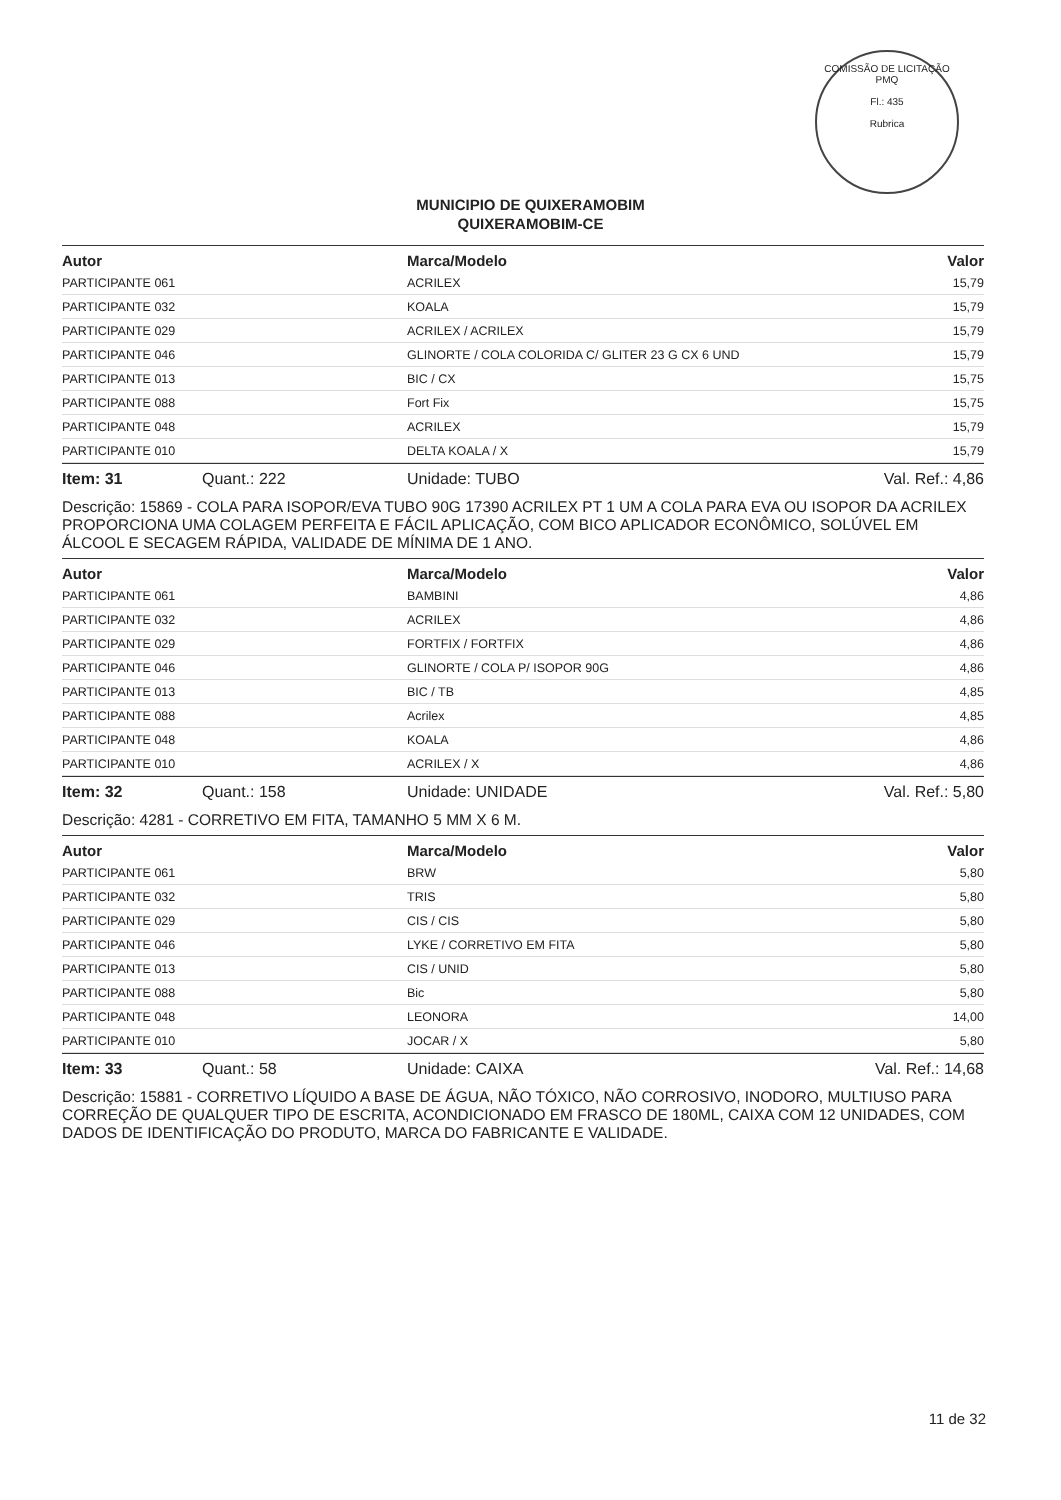COMISSÃO DE LICITAÇÃO
PMQ
Fl.: 435
Rubrica
MUNICIPIO DE QUIXERAMOBIM
QUIXERAMOBIM-CE
| Autor | Marca/Modelo | Valor |
| --- | --- | --- |
| PARTICIPANTE 061 | ACRILEX | 15,79 |
| PARTICIPANTE 032 | KOALA | 15,79 |
| PARTICIPANTE 029 | ACRILEX / ACRILEX | 15,79 |
| PARTICIPANTE 046 | GLINORTE / COLA COLORIDA C/ GLITER 23 G CX 6 UND | 15,79 |
| PARTICIPANTE 013 | BIC / CX | 15,75 |
| PARTICIPANTE 088 | Fort Fix | 15,75 |
| PARTICIPANTE 048 | ACRILEX | 15,79 |
| PARTICIPANTE 010 | DELTA KOALA / X | 15,79 |
Item: 31 Quant.: 222 Unidade: TUBO Val. Ref.: 4,86
Descrição: 15869 - COLA PARA ISOPOR/EVA TUBO 90G 17390 ACRILEX PT 1 UM A COLA PARA EVA OU ISOPOR DA ACRILEX PROPORCIONA UMA COLAGEM PERFEITA E FÁCIL APLICAÇÃO, COM BICO APLICADOR ECONÔMICO, SOLÚVEL EM ÁLCOOL E SECAGEM RÁPIDA, VALIDADE DE MÍNIMA DE 1 ANO.
| Autor | Marca/Modelo | Valor |
| --- | --- | --- |
| PARTICIPANTE 061 | BAMBINI | 4,86 |
| PARTICIPANTE 032 | ACRILEX | 4,86 |
| PARTICIPANTE 029 | FORTFIX / FORTFIX | 4,86 |
| PARTICIPANTE 046 | GLINORTE / COLA P/ ISOPOR 90G | 4,86 |
| PARTICIPANTE 013 | BIC / TB | 4,85 |
| PARTICIPANTE 088 | Acrilex | 4,85 |
| PARTICIPANTE 048 | KOALA | 4,86 |
| PARTICIPANTE 010 | ACRILEX / X | 4,86 |
Item: 32 Quant.: 158 Unidade: UNIDADE Val. Ref.: 5,80
Descrição: 4281 - CORRETIVO EM FITA, TAMANHO 5 MM X 6 M.
| Autor | Marca/Modelo | Valor |
| --- | --- | --- |
| PARTICIPANTE 061 | BRW | 5,80 |
| PARTICIPANTE 032 | TRIS | 5,80 |
| PARTICIPANTE 029 | CIS / CIS | 5,80 |
| PARTICIPANTE 046 | LYKE / CORRETIVO EM FITA | 5,80 |
| PARTICIPANTE 013 | CIS / UNID | 5,80 |
| PARTICIPANTE 088 | Bic | 5,80 |
| PARTICIPANTE 048 | LEONORA | 14,00 |
| PARTICIPANTE 010 | JOCAR / X | 5,80 |
Item: 33 Quant.: 58 Unidade: CAIXA Val. Ref.: 14,68
Descrição: 15881 - CORRETIVO LÍQUIDO A BASE DE ÁGUA, NÃO TÓXICO, NÃO CORROSIVO, INODORO, MULTIUSO PARA CORREÇÃO DE QUALQUER TIPO DE ESCRITA, ACONDICIONADO EM FRASCO DE 180ML, CAIXA COM 12 UNIDADES, COM DADOS DE IDENTIFICAÇÃO DO PRODUTO, MARCA DO FABRICANTE E VALIDADE.
11 de 32